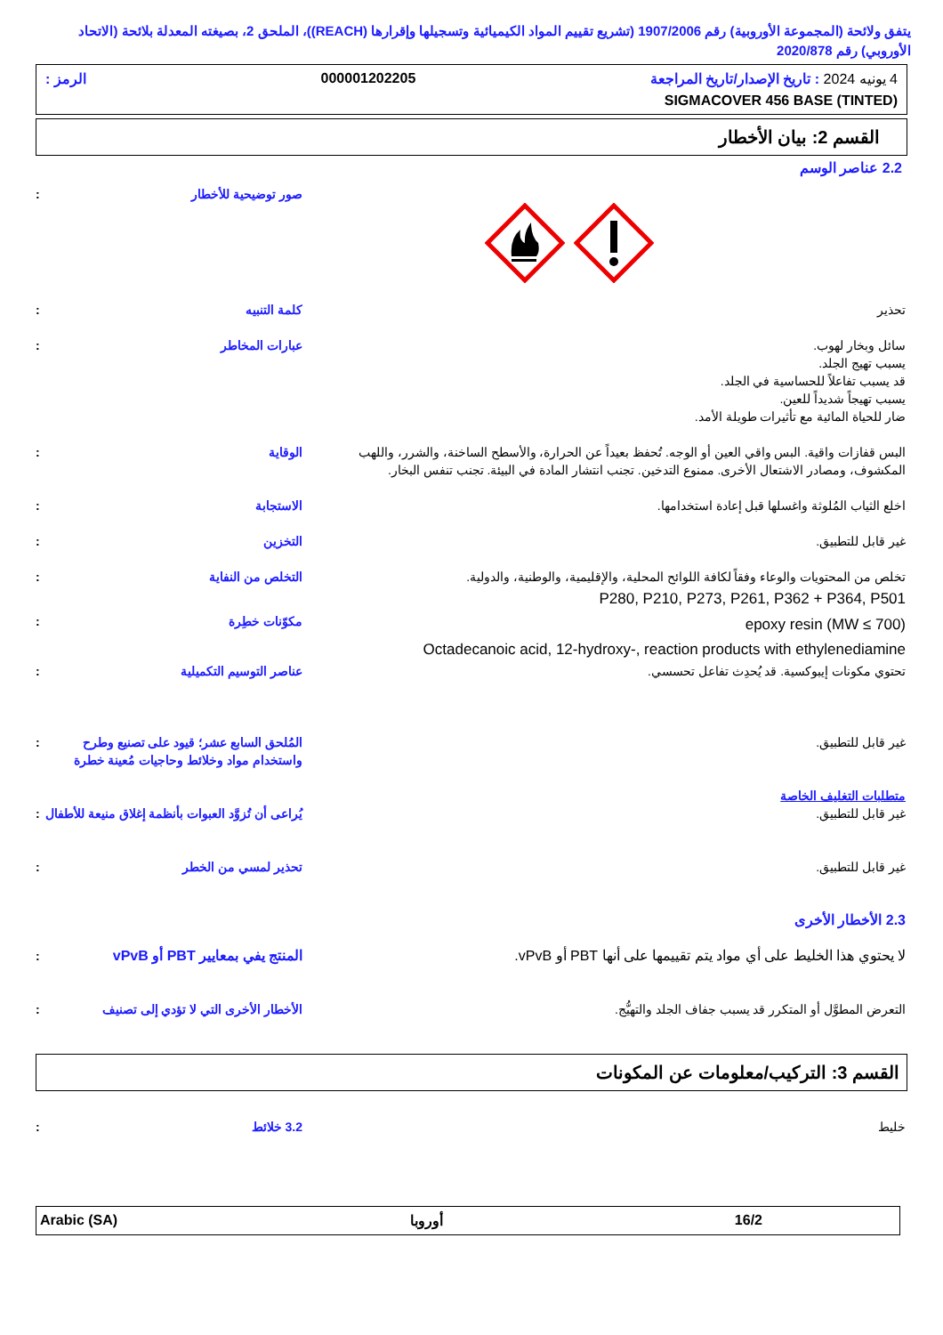يتفق ولائحة (المجموعة الأوروبية) رقم 1907/2006 (تشريع تقييم المواد الكيميائية وتسجيلها وإقرارها (REACH))، الملحق 2، بصيغته المعدلة بلائحة (الاتحاد الأوروبي) رقم 2020/878
4 يونيه 2024 : تاريخ الإصدار/تاريخ المراجعة 000001202205 الرمز :
SIGMACOVER 456 BASE (TINTED)
القسم 2: بيان الأخطار
2.2 عناصر الوسم
صور توضيحية للأخطار:
تحذير كلمة التنبيه:
سائل وبخار لهوب.
يسبب تهيج الجلد.
قد يسبب تفاعلاً للحساسية في الجلد.
يسبب تهيجاً شديداً للعين.
ضار للحياة المائية مع تأثيرات طويلة الأمد.
عبارات المخاطر:
البس قفازات واقية. البس واقي العين أو الوجه. تُحفظ بعيداً عن الحرارة، والأسطح الساخنة، والشرر، واللهب المكشوف، ومصادر الاشتعال الأخرى. ممنوع التدخين. تجنب انتشار المادة في البيئة. تجنب تنفس البخار.
الوقاية:
اخلع الثياب المُلوثة واغسلها قبل إعادة استخدامها.
الاستجابة:
غير قابل للتطبيق. التخزين:
تخلص من المحتويات والوعاء وفقاً لكافة اللوائح المحلية، والإقليمية، والوطنية، والدولية.
P280, P210, P273, P261, P362 + P364, P501
التخلص من النفاية:
epoxy resin (MW ≤ 700)
Octadecanoic acid, 12-hydroxy-, reaction products with ethylenediamine
مكوّنات خطِرة:
تحتوي مكونات إيبوكسية. قد يُحدِث تفاعل تحسسي.
عناصر التوسيم التكميلية:
غير قابل للتطبيق. المُلحق السابع عشر؛ قيود على تصنيع وطرح واستخدام مواد وخلائط وحاجيات مُعينة خطرة:
متطلبات التغليف الخاصة
غير قابل للتطبيق. يُراعى أن تُزوَّد العبوات بأنظمة إغلاق منيعة للأطفال:
غير قابل للتطبيق. تحذير لمسي من الخطر:
2.3 الأخطار الأخرى
لا يحتوي هذا الخليط على أي مواد يتم تقييمها على أنها PBT أو vPvB.
المنتج يفي بمعايير PBT أو vPvB:
التعرض المطوَّل أو المتكرر قد يسبب جفاف الجلد والتهيُّج.
الأخطار الأخرى التي لا تؤدي إلى تصنيف:
القسم 3: التركيب/معلومات عن المكونات
خليط 3.2 خلائط:
16/2 أوروبا Arabic (SA)